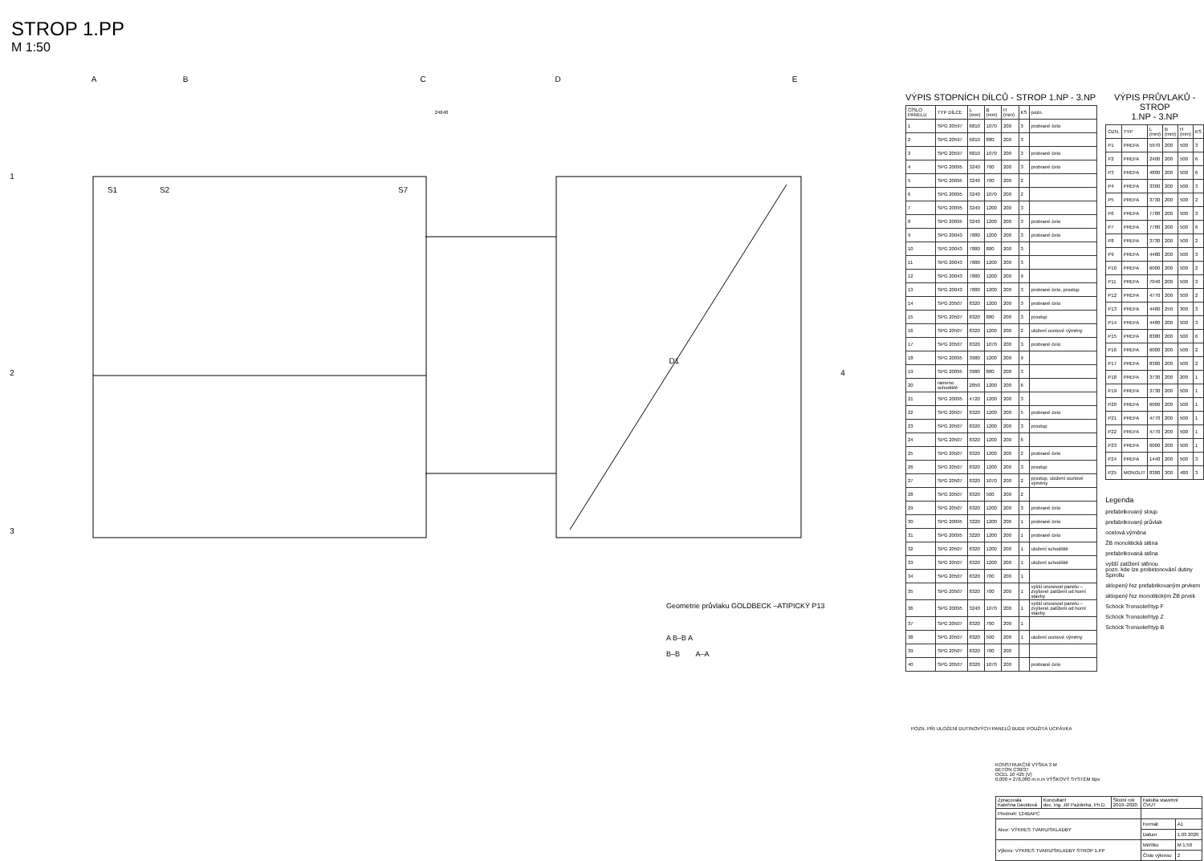STROP 1.PP
M 1:50
A
B
C
D
E
1
2
3
4
24640
D1
S1
S2
S7
VÝPIS STOPNÍCH DÍLCŮ - STROP 1.NP - 3.NP
| ČÍSLO PANELU | TYP DÍLCE | L (mm) | B (mm) | H (mm) | KS | pozn. |
| --- | --- | --- | --- | --- | --- | --- |
| 1 | SPG 20597 | 6810 | 1070 | 200 | 3 | probrané čelo |
| 2 | SPG 20597 | 6810 | 880 | 200 | 3 | |
| 3 | SPG 20597 | 6810 | 1070 | 200 | 3 | probrané čelo |
| 4 | SPG 20095 | 3240 | 700 | 200 | 3 | probrané čelo |
| 5 | SPG 20095 | 3240 | 700 | 200 | 2 | |
| 6 | SPG 20095 | 3240 | 1070 | 200 | 2 | |
| 7 | SPG 20095 | 3240 | 1200 | 200 | 3 | |
| 8 | SPG 20095 | 3240 | 1200 | 200 | 3 | probrané čelo |
| 9 | SPG 20043 | 7880 | 1200 | 200 | 3 | probrané čelo |
| 10 | SPG 20043 | 7880 | 880 | 200 | 3 | |
| 11 | SPG 20043 | 7880 | 1200 | 200 | 3 | |
| 12 | SPG 20043 | 7880 | 1200 | 200 | 9 | |
| 13 | SPG 20043 | 7880 | 1200 | 200 | 3 | probrané čelo, prostup |
| 14 | SPG 20507 | 8320 | 1200 | 200 | 3 | probrané čelo |
| 15 | SPG 20507 | 8320 | 880 | 200 | 3 | prostup |
| 16 | SPG 20507 | 8320 | 1200 | 200 | 2 | uložení ocelové výměny |
| 17 | SPG 20507 | 8320 | 1070 | 200 | 3 | probrané čelo |
| 18 | SPG 20095 | 3980 | 1200 | 200 | 9 | |
| 19 | SPG 20095 | 3980 | 880 | 200 | 3 | |
| 20 | rameno schodiště | 2850 | 1200 | 200 | 6 | |
| 21 | SPG 20095 | 4720 | 1200 | 200 | 3 | |
| 22 | SPG 20507 | 8320 | 1200 | 200 | 5 | probrané čelo |
| 23 | SPG 20507 | 8320 | 1200 | 200 | 3 | prostup |
| 24 | SPG 20507 | 8320 | 1200 | 200 | 6 | |
| 25 | SPG 20507 | 8320 | 1200 | 200 | 2 | probrané čelo |
| 26 | SPG 20507 | 8320 | 1200 | 200 | 3 | prostup |
| 27 | SPG 20507 | 8320 | 1070 | 200 | 2 | prostup, uložení ocelové výměny |
| 28 | SPG 20507 | 8320 | 500 | 200 | 2 | |
| 29 | SPG 20507 | 8320 | 1200 | 200 | 3 | probrané čelo |
| 30 | SPG 20095 | 3220 | 1200 | 200 | 1 | probrané čelo |
| 31 | SPG 20095 | 3220 | 1200 | 200 | 1 | probrané čelo |
| 32 | SPG 20507 | 8320 | 1200 | 200 | 1 | uložení schodiště |
| 33 | SPG 20507 | 8320 | 1200 | 200 | 1 | uložení schodiště |
| 34 | SPG 20507 | 8320 | 700 | 200 | 1 | |
| 35 | SPG 20507 | 8320 | 700 | 200 | 1 | vyšší unosnost panelu – zvýšené zatížení od horní stavby |
| 36 | SPG 20095 | 3240 | 1070 | 200 | 1 | vyšší unosnost panelu – zvýšené zatížení od horní stavby |
| 37 | SPG 20507 | 8320 | 700 | 200 | 1 | |
| 38 | SPG 20507 | 8320 | 500 | 200 | 1 | uložení ocelové výměny |
| 39 | SPG 20507 | 8320 | 700 | 200 | | |
| 40 | SPG 20507 | 8320 | 1070 | 200 | | probrané čelo |
VÝPIS PRŮVLAKŮ - STROP
1.NP - 3.NP
| OZN. | TYP | L (mm) | B (mm) | H (mm) | KS |
| --- | --- | --- | --- | --- | --- |
| P1 | PREFA | 5970 | 200 | 500 | 3 |
| P2 | PREFA | 2400 | 200 | 500 | 6 |
| P3 | PREFA | 4800 | 200 | 500 | 6 |
| P4 | PREFA | 3300 | 200 | 500 | 3 |
| P5 | PREFA | 3730 | 200 | 500 | 2 |
| P6 | PREFA | 7780 | 200 | 500 | 3 |
| P7 | PREFA | 7780 | 200 | 500 | 6 |
| P8 | PREFA | 3730 | 200 | 500 | 2 |
| P9 | PREFA | 4480 | 200 | 500 | 3 |
| P10 | PREFA | 6000 | 200 | 500 | 2 |
| P11 | PREFA | 7040 | 200 | 500 | 3 |
| P12 | PREFA | 4770 | 200 | 500 | 2 |
| P13 | PREFA | 4480 | 250 | 300 | 3 |
| P14 | PREFA | 4480 | 200 | 500 | 3 |
| P15 | PREFA | 8380 | 200 | 500 | 6 |
| P16 | PREFA | 6000 | 200 | 500 | 2 |
| P17 | PREFA | 8380 | 200 | 500 | 2 |
| P18 | PREFA | 3730 | 200 | 200 | 1 |
| P19 | PREFA | 3730 | 200 | 500 | 1 |
| P20 | PREFA | 6000 | 200 | 500 | 1 |
| P21 | PREFA | 4770 | 200 | 500 | 1 |
| P22 | PREFA | 4770 | 200 | 500 | 1 |
| P23 | PREFA | 6000 | 200 | 500 | 1 |
| P24 | PREFA | 1440 | 200 | 500 | 3 |
| P25 | MONOLIT | 8380 | 300 | 480 | 3 |
Legenda
prefabrikovaný sloup
prefabrikovaný průvlak
ocelová výměna
ŽB monolitická stěna
prefabrikovaná stěna
vyšší zatížení stěnou
pozn. kde lze probetonování dutiny Spirollu
sklopený řez prefabrikovaným prvkem
sklopený řez monolitickým ŽB prvek
Schöck Tronsole®typ F
Schöck Tronsole®typ Z
Schöck Tronsole®typ B
Geometrie průvlaku GOLDBECK –ATIPICKÝ P13
A B–B A
B–B A–A
POZN. PŘI ULOŽENÍ DUTINOVÝCH PANELŮ BUDE POUŽITÁ UCPÁVKA
KONSTRUKČNÍ VÝŠKA 3 M
BETON C30/37
OCEL 10 425 (V)
0,000 = 276,000 m.n.m VÝŠKOVÝ SYSTÉM Bpv
| Zpracovala Kateřina Davidová | Konzultant doc. Ing. Jiří Pazderka, Ph.D. | Školní rok 2019–2020 | Fakulta stavební ČVUT | |
| Předmět: 124BAPC | | | | |
| Akce: VÝKRES TVARU/SKLADBY | | | Formát | A1 |
| | | | Datum | 1.03 2020 |
| Výkres: VÝKRES TVARU/SKLADBY STROP 1.PP | | | Měřítko | M 1:50 |
| | | | Číslo výkresu | 2 |